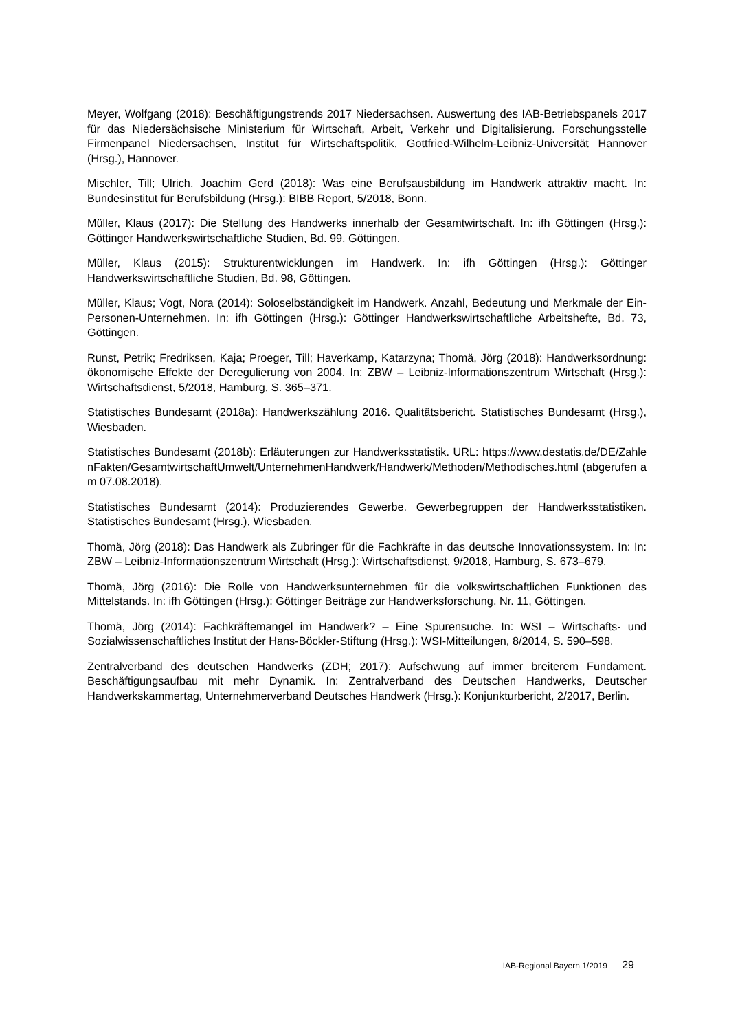Meyer, Wolfgang (2018): Beschäftigungstrends 2017 Niedersachsen. Auswertung des IAB-Betriebspanels 2017 für das Niedersächsische Ministerium für Wirtschaft, Arbeit, Verkehr und Digitalisierung. Forschungsstelle Firmenpanel Niedersachsen, Institut für Wirtschaftspolitik, Gottfried-Wilhelm-Leibniz-Universität Hannover (Hrsg.), Hannover.
Mischler, Till; Ulrich, Joachim Gerd (2018): Was eine Berufsausbildung im Handwerk attraktiv macht. In: Bundesinstitut für Berufsbildung (Hrsg.): BIBB Report, 5/2018, Bonn.
Müller, Klaus (2017): Die Stellung des Handwerks innerhalb der Gesamtwirtschaft. In: ifh Göttingen (Hrsg.): Göttinger Handwerkswirtschaftliche Studien, Bd. 99, Göttingen.
Müller, Klaus (2015): Strukturentwicklungen im Handwerk. In: ifh Göttingen (Hrsg.): Göttinger Handwerkswirtschaftliche Studien, Bd. 98, Göttingen.
Müller, Klaus; Vogt, Nora (2014): Soloselbständigkeit im Handwerk. Anzahl, Bedeutung und Merkmale der Ein-Personen-Unternehmen. In: ifh Göttingen (Hrsg.): Göttinger Handwerkswirtschaftliche Arbeitshefte, Bd. 73, Göttingen.
Runst, Petrik; Fredriksen, Kaja; Proeger, Till; Haverkamp, Katarzyna; Thomä, Jörg (2018): Handwerksordnung: ökonomische Effekte der Deregulierung von 2004. In: ZBW – Leibniz-Informationszentrum Wirtschaft (Hrsg.): Wirtschaftsdienst, 5/2018, Hamburg, S. 365–371.
Statistisches Bundesamt (2018a): Handwerkszählung 2016. Qualitätsbericht. Statistisches Bundesamt (Hrsg.), Wiesbaden.
Statistisches Bundesamt (2018b): Erläuterungen zur Handwerksstatistik. URL: https://www.destatis.de/DE/ZahlenFakten/GesamtwirtschaftUmwelt/UnternehmenHandwerk/Handwerk/Methoden/Methodisches.html (abgerufen am 07.08.2018).
Statistisches Bundesamt (2014): Produzierendes Gewerbe. Gewerbegruppen der Handwerksstatistiken. Statistisches Bundesamt (Hrsg.), Wiesbaden.
Thomä, Jörg (2018): Das Handwerk als Zubringer für die Fachkräfte in das deutsche Innovationssystem. In: In: ZBW – Leibniz-Informationszentrum Wirtschaft (Hrsg.): Wirtschaftsdienst, 9/2018, Hamburg, S. 673–679.
Thomä, Jörg (2016): Die Rolle von Handwerksunternehmen für die volkswirtschaftlichen Funktionen des Mittelstands. In: ifh Göttingen (Hrsg.): Göttinger Beiträge zur Handwerksforschung, Nr. 11, Göttingen.
Thomä, Jörg (2014): Fachkräftemangel im Handwerk? – Eine Spurensuche. In: WSI – Wirtschafts- und Sozialwissenschaftliches Institut der Hans-Böckler-Stiftung (Hrsg.): WSI-Mitteilungen, 8/2014, S. 590–598.
Zentralverband des deutschen Handwerks (ZDH; 2017): Aufschwung auf immer breiterem Fundament. Beschäftigungsaufbau mit mehr Dynamik. In: Zentralverband des Deutschen Handwerks, Deutscher Handwerkskammertag, Unternehmerverband Deutsches Handwerk (Hrsg.): Konjunkturbericht, 2/2017, Berlin.
IAB-Regional Bayern 1/2019 29